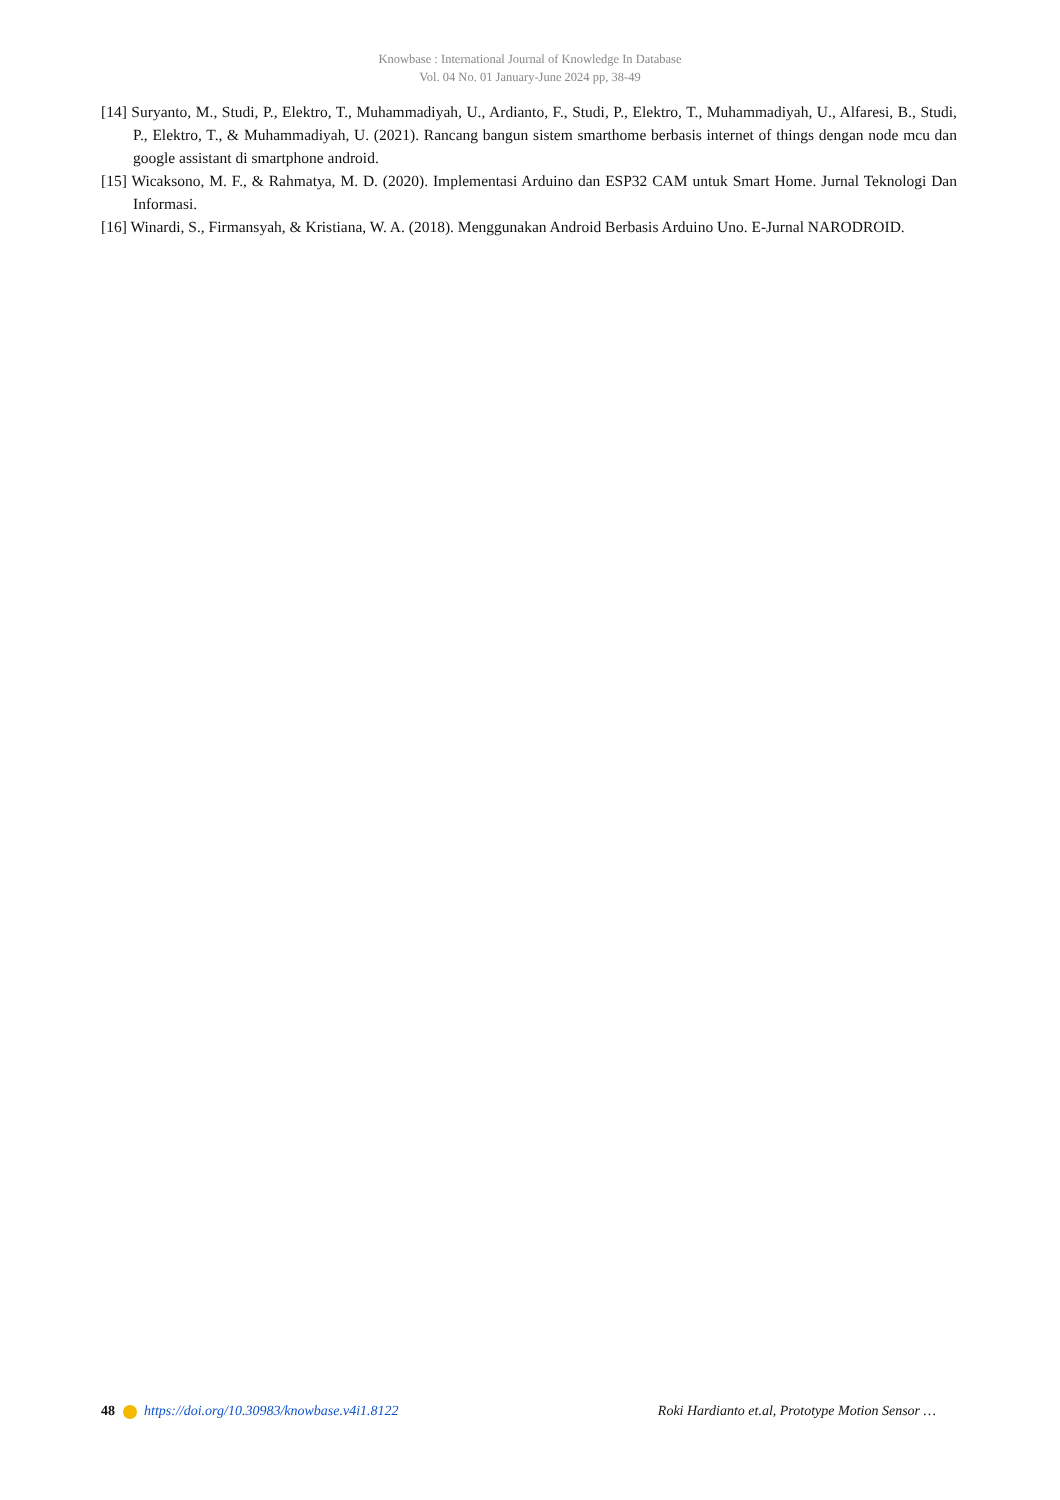Knowbase : International Journal of Knowledge In Database
Vol. 04 No. 01 January-June 2024 pp, 38-49
[14] Suryanto, M., Studi, P., Elektro, T., Muhammadiyah, U., Ardianto, F., Studi, P., Elektro, T., Muhammadiyah, U., Alfaresi, B., Studi, P., Elektro, T., & Muhammadiyah, U. (2021). Rancang bangun sistem smarthome berbasis internet of things dengan node mcu dan google assistant di smartphone android.
[15] Wicaksono, M. F., & Rahmatya, M. D. (2020). Implementasi Arduino dan ESP32 CAM untuk Smart Home. Jurnal Teknologi Dan Informasi.
[16] Winardi, S., Firmansyah, & Kristiana, W. A. (2018). Menggunakan Android Berbasis Arduino Uno. E-Jurnal NARODROID.
48 https://doi.org/10.30983/knowbase.v4i1.8122
Roki Hardianto et.al, Prototype Motion Sensor …